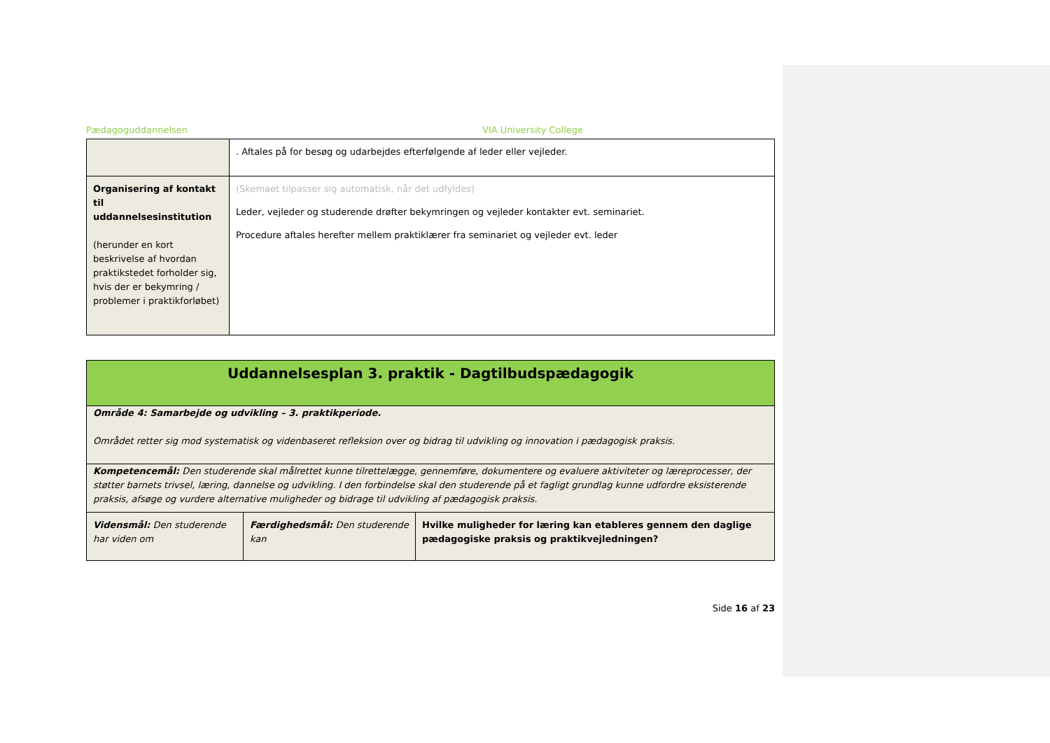Pædagoguddannelsen VIA University College
| | . Aftales på for besøg og udarbejdes efterfølgende af leder eller vejleder. |
| Organisering af kontakt til uddannelsesinstitution (herunder en kort beskrivelse af hvordan praktikstedet forholder sig, hvis der er bekymring / problemer i praktikforløbet) | (Skemaet tilpasser sig automatisk, når det udfyldes) Leder, vejleder og studerende drøfter bekymringen og vejleder kontakter evt. seminariet. Procedure aftales herefter mellem praktiklærer fra seminariet og vejleder evt. leder |
| Uddannelsesplan 3. praktik - Dagtilbudspædagogik | | |
| Område 4: Samarbejde og udvikling – 3. praktikperiode. Området retter sig mod systematisk og videnbaseret refleksion over og bidrag til udvikling og innovation i pædagogisk praksis. | | |
| Kompetencemål: Den studerende skal målrettet kunne tilrettelægge, gennemføre, dokumentere og evaluere aktiviteter og læreprocesser, der støtter barnets trivsel, læring, dannelse og udvikling. I den forbindelse skal den studerende på et fagligt grundlag kunne udfordre eksisterende praksis, afsøge og vurdere alternative muligheder og bidrage til udvikling af pædagogisk praksis. | | |
| Vidensmål: Den studerende har viden om | Færdighedsmål: Den studerende kan | Hvilke muligheder for læring kan etableres gennem den daglige pædagogiske praksis og praktikvejledningen? |
Side 16 af 23